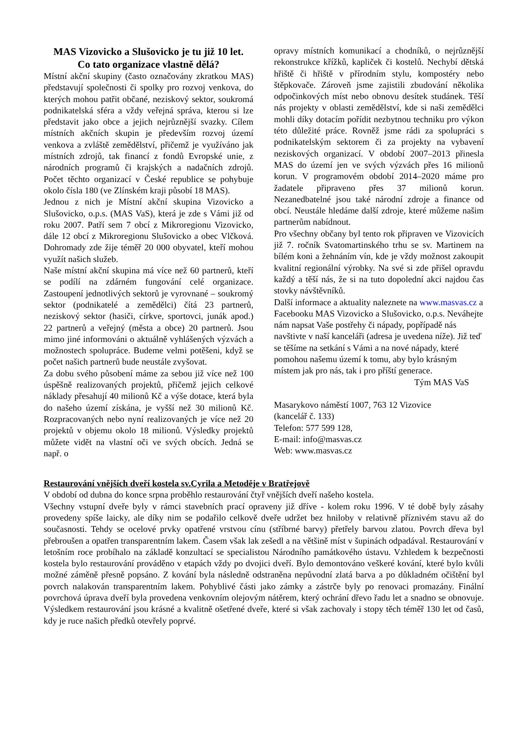MAS Vizovicko a Slušovicko je tu již 10 let.
Co tato organizace vlastně dělá?
Místní akční skupiny (často označovány zkratkou MAS) představují společnosti či spolky pro rozvoj venkova, do kterých mohou patřit občané, neziskový sektor, soukromá podnikatelská sféra a vždy veřejná správa, kterou si lze představit jako obce a jejich nejrůznější svazky. Cílem místních akčních skupin je především rozvoj území venkova a zvláště zemědělství, přičemž je využíváno jak místních zdrojů, tak financí z fondů Evropské unie, z národních programů či krajských a nadačních zdrojů. Počet těchto organizací v České republice se pohybuje okolo čísla 180 (ve Zlínském kraji působí 18 MAS).
Jednou z nich je Místní akční skupina Vizovicko a Slušovicko, o.p.s. (MAS VaS), která je zde s Vámi již od roku 2007. Patří sem 7 obcí z Mikroregionu Vizovicko, dále 12 obcí z Mikroregionu Slušovicko a obec Vlčková. Dohromady zde žije téměř 20 000 obyvatel, kteří mohou využít našich služeb.
Naše místní akční skupina má více než 60 partnerů, kteří se podílí na zdárném fungování celé organizace. Zastoupení jednotlivých sektorů je vyrovnané – soukromý sektor (podnikatelé a zemědělci) čítá 23 partnerů, neziskový sektor (hasiči, církve, sportovci, junák apod.) 22 partnerů a veřejný (města a obce) 20 partnerů. Jsou mimo jiné informováni o aktuálně vyhlášených výzvách a možnostech spolupráce. Budeme velmi potěšeni, když se počet našich partnerů bude neustále zvyšovat.
Za dobu svého působení máme za sebou již více než 100 úspěšně realizovaných projektů, přičemž jejich celkové náklady přesahují 40 milionů Kč a výše dotace, která byla do našeho území získána, je vyšší než 30 milionů Kč. Rozpracovaných nebo nyní realizovaných je více než 20 projektů v objemu okolo 18 milionů. Výsledky projektů můžete vidět na vlastní oči ve svých obcích. Jedná se např. o
opravy místních komunikací a chodníků, o nejrůznější rekonstrukce křížků, kapliček či kostelů. Nechybí dětská hřiště či hřiště v přírodním stylu, kompostéry nebo štěpkovače. Zároveň jsme zajistili zbudování několika odpočinkových míst nebo obnovu desítek studánek. Těší nás projekty v oblasti zemědělství, kde si naši zemědělci mohli díky dotacím pořídit nezbytnou techniku pro výkon této důležité práce. Rovněž jsme rádi za spolupráci s podnikatelským sektorem či za projekty na vybavení neziskových organizací. V období 2007–2013 přinesla MAS do území jen ve svých výzvách přes 16 milionů korun. V programovém období 2014–2020 máme pro žadatele připraveno přes 37 milionů korun. Nezanedbatelné jsou také národní zdroje a finance od obcí. Neustále hledáme další zdroje, které můžeme našim partnerům nabídnout.
Pro všechny občany byl tento rok připraven ve Vizovicích již 7. ročník Svatomartinského trhu se sv. Martinem na bílém koni a žehnáním vín, kde je vždy možnost zakoupit kvalitní regionální výrobky. Na své si zde přišel opravdu každý a těší nás, že si na tuto dopolední akci najdou čas stovky návštěvníků.
Další informace a aktuality naleznete na www.masvas.cz a Facebooku MAS Vizovicko a Slušovicko, o.p.s. Neváhejte nám napsat Vaše postřehy či nápady, popřípadě nás navštivte v naší kanceláři (adresa je uvedena níže). Již teď se těšíme na setkání s Vámi a na nové nápady, které pomohou našemu území k tomu, aby bylo krásným místem jak pro nás, tak i pro příští generace.
Tým MAS VaS
Masarykovo náměstí 1007, 763 12 Vizovice
(kancelář č. 133)
Telefon: 577 599 128,
E-mail: info@masvas.cz
Web: www.masvas.cz
Restaurování vnějších dveří kostela sv.Cyrila a Metoděje v Bratřejově
V období od dubna do konce srpna proběhlo restaurování čtyř vnějších dveří našeho kostela.
Všechny vstupní dveře byly v rámci stavebních prací opraveny již dříve - kolem roku 1996. V té době byly zásahy provedeny spíše laicky, ale díky nim se podařilo celkově dveře udržet bez hniloby v relativně příznivém stavu až do současnosti. Tehdy se ocelové prvky opatřené vrstvou cínu (stříbrné barvy) přetřely barvou zlatou. Povrch dřeva byl přebroušen a opatřen transparentním lakem. Časem však lak zešedl a na většině míst v šupinách odpadával. Restaurování v letošním roce probíhalo na základě konzultací se specialistou Národního památkového ústavu. Vzhledem k bezpečnosti kostela bylo restaurování prováděno v etapách vždy po dvojici dveří. Bylo demontováno veškeré kování, které bylo kvůli možné záměně přesně popsáno. Z kování byla následně odstraněna nepůvodní zlatá barva a po důkladném očištění byl povrch nalakován transparentním lakem. Pohyblivé části jako zámky a zástrče byly po renovaci promazány. Finální povrchová úprava dveří byla provedena venkovním olejovým nátěrem, který ochrání dřevo řadu let a snadno se obnovuje. Výsledkem restaurování jsou krásné a kvalitně ošetřené dveře, které si však zachovaly i stopy těch téměř 130 let od časů, kdy je ruce našich předků otevřely poprvé.